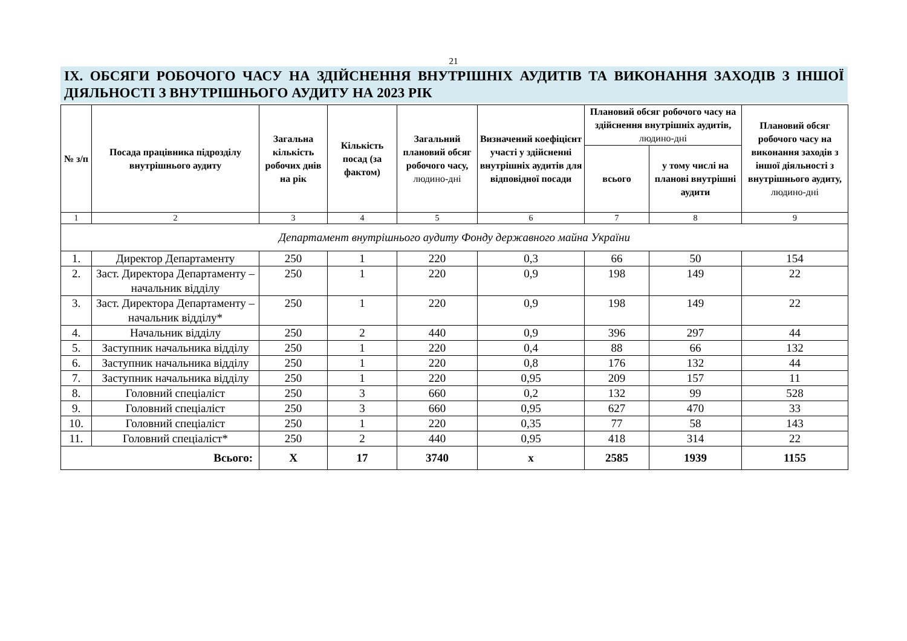21
IX. ОБСЯГИ РОБОЧОГО ЧАСУ НА ЗДІЙСНЕННЯ ВНУТРІШНІХ АУДИТІВ ТА ВИКОНАННЯ ЗАХОДІВ З ІНШОЇ ДІЯЛЬНОСТІ З ВНУТРІШНЬОГО АУДИТУ НА 2023 РІК
| № з/п | Посада працівника підрозділу внутрішнього аудиту | Загальна кількість робочих днів на рік | Кількість посад (за фактом) | Загальний плановий обсяг робочого часу, людино-дні | Визначений коефіцієнт участі у здійсненні внутрішніх аудитів для відповідної посади | Плановий обсяг робочого часу на здійснення внутрішніх аудитів, людино-дні | | Плановий обсяг робочого часу на виконання заходів з іншої діяльності з внутрішнього аудиту, людино-дні |
| --- | --- | --- | --- | --- | --- | --- | --- | --- |
| | | | | | | всього | у тому числі на планові внутрішні аудити | |
| 1 | 2 | 3 | 4 | 5 | 6 | 7 | 8 | 9 |
| Департамент внутрішнього аудиту Фонду державного майна України | | | | | | | | |
| 1. | Директор Департаменту | 250 | 1 | 220 | 0,3 | 66 | 50 | 154 |
| 2. | Заст. Директора Департаменту – начальник відділу | 250 | 1 | 220 | 0,9 | 198 | 149 | 22 |
| 3. | Заст. Директора Департаменту – начальник відділу* | 250 | 1 | 220 | 0,9 | 198 | 149 | 22 |
| 4. | Начальник відділу | 250 | 2 | 440 | 0,9 | 396 | 297 | 44 |
| 5. | Заступник начальника відділу | 250 | 1 | 220 | 0,4 | 88 | 66 | 132 |
| 6. | Заступник начальника відділу | 250 | 1 | 220 | 0,8 | 176 | 132 | 44 |
| 7. | Заступник начальника відділу | 250 | 1 | 220 | 0,95 | 209 | 157 | 11 |
| 8. | Головний спеціаліст | 250 | 3 | 660 | 0,2 | 132 | 99 | 528 |
| 9. | Головний спеціаліст | 250 | 3 | 660 | 0,95 | 627 | 470 | 33 |
| 10. | Головний спеціаліст | 250 | 1 | 220 | 0,35 | 77 | 58 | 143 |
| 11. | Головний спеціаліст* | 250 | 2 | 440 | 0,95 | 418 | 314 | 22 |
| Всього: | | Х | 17 | 3740 | х | 2585 | 1939 | 1155 |